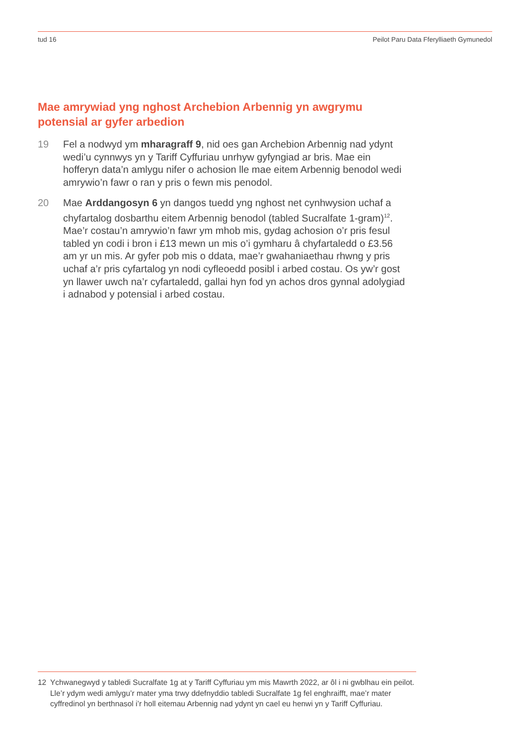tud 16 Peilot Paru Data Fferylliaeth Gymunedol
Mae amrywiad yng nghost Archebion Arbennig yn awgrymu potensial ar gyfer arbedion
19 Fel a nodwyd ym mharagraff 9, nid oes gan Archebion Arbennig nad ydynt wedi’u cynnwys yn y Tariff Cyffuriau unrhyw gyfyngiad ar bris. Mae ein hofferyn data’n amlygu nifer o achosion lle mae eitem Arbennig benodol wedi amrywio’n fawr o ran y pris o fewn mis penodol.
20 Mae Arddangosyn 6 yn dangos tuedd yng nghost net cynhwysion uchaf a chyfartalog dosbarthu eitem Arbennig benodol (tabled Sucralfate 1-gram)<sup>12</sup>. Mae’r costau’n amrywio’n fawr ym mhob mis, gydag achosion o’r pris fesul tabled yn codi i bron i £13 mewn un mis o’i gymharu â chyfartaledd o £3.56 am yr un mis. Ar gyfer pob mis o ddata, mae’r gwahaniaethau rhwng y pris uchaf a’r pris cyfartalog yn nodi cyfleoedd posibl i arbed costau. Os yw’r gost yn llawer uwch na’r cyfartaledd, gallai hyn fod yn achos dros gynnal adolygiad i adnabod y potensial i arbed costau.
12 Ychwanegwyd y tabledi Sucralfate 1g at y Tariff Cyffuriau ym mis Mawrth 2022, ar ôl i ni gwblhau ein peilot. Lle’r ydym wedi amlygu’r mater yma trwy ddefnyddio tabledi Sucralfate 1g fel enghraifft, mae’r mater cyffredinol yn berthnasol i’r holl eitemau Arbennig nad ydynt yn cael eu henwi yn y Tariff Cyffuriau.